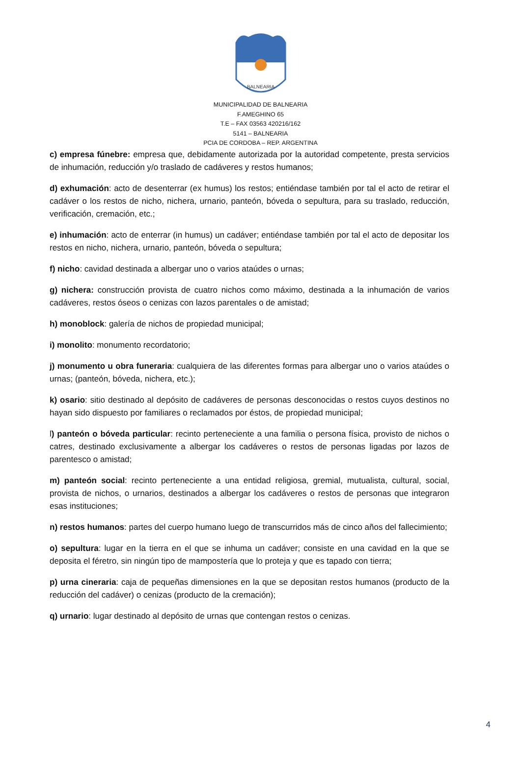BALNEARIA
MUNICIPALIDAD DE BALNEARIA
F.AMEGHINO 65
T.E – FAX 03563 420216/162
5141 – BALNEARIA
PCIA DE CORDOBA – REP. ARGENTINA
c) empresa fúnebre: empresa que, debidamente autorizada por la autoridad competente, presta servicios de inhumación, reducción y/o traslado de cadáveres y restos humanos;
d) exhumación: acto de desenterrar (ex humus) los restos; entiéndase también por tal el acto de retirar el cadáver o los restos de nicho, nichera, urnario, panteón, bóveda o sepultura, para su traslado, reducción, verificación, cremación, etc.;
e) inhumación: acto de enterrar (in humus) un cadáver; entiéndase también por tal el acto de depositar los restos en nicho, nichera, urnario, panteón, bóveda o sepultura;
f) nicho: cavidad destinada a albergar uno o varios ataúdes o urnas;
g) nichera: construcción provista de cuatro nichos como máximo, destinada a la inhumación de varios cadáveres, restos óseos o cenizas con lazos parentales o de amistad;
h) monoblock: galería de nichos de propiedad municipal;
i) monolito: monumento recordatorio;
j) monumento u obra funeraria: cualquiera de las diferentes formas para albergar uno o varios ataúdes o urnas; (panteón, bóveda, nichera, etc.);
k) osario: sitio destinado al depósito de cadáveres de personas desconocidas o restos cuyos destinos no hayan sido dispuesto por familiares o reclamados por éstos, de propiedad municipal;
l) panteón o bóveda particular: recinto perteneciente a una familia o persona física, provisto de nichos o catres, destinado exclusivamente a albergar los cadáveres o restos de personas ligadas por lazos de parentesco o amistad;
m) panteón social: recinto perteneciente a una entidad religiosa, gremial, mutualista, cultural, social, provista de nichos, o urnarios, destinados a albergar los cadáveres o restos de personas que integraron esas instituciones;
n) restos humanos: partes del cuerpo humano luego de transcurridos más de cinco años del fallecimiento;
o) sepultura: lugar en la tierra en el que se inhuma un cadáver; consiste en una cavidad en la que se deposita el féretro, sin ningún tipo de mampostería que lo proteja y que es tapado con tierra;
p) urna cineraria: caja de pequeñas dimensiones en la que se depositan restos humanos (producto de la reducción del cadáver) o cenizas (producto de la cremación);
q) urnario: lugar destinado al depósito de urnas que contengan restos o cenizas.
4